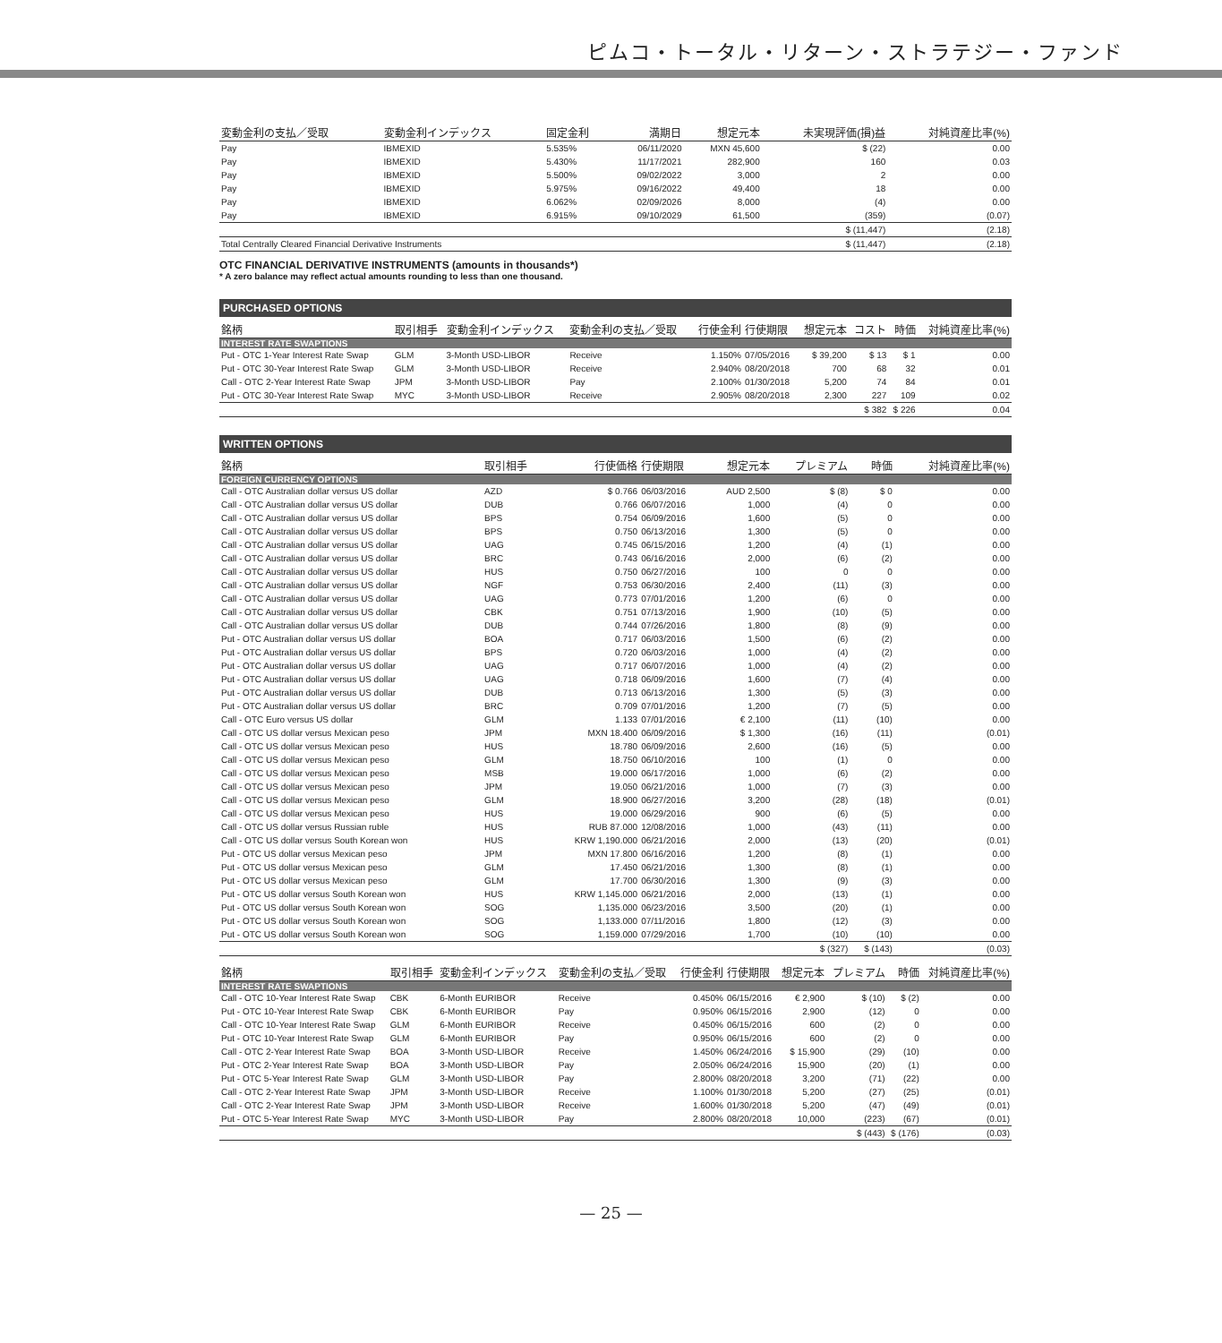ピムコ・トータル・リターン・ストラテジー・ファンド
| 変動金利の支払／受取 | 変動金利インデックス | 固定金利 | 満期日 | 想定元本 | 未実現評価(損)益 | 対純資産比率(%) |
| --- | --- | --- | --- | --- | --- | --- |
| Pay | IBMEXID | 5.535% | 06/11/2020 | MXN 45,600 | $ (22) | 0.00 |
| Pay | IBMEXID | 5.430% | 11/17/2021 | 282,900 | 160 | 0.03 |
| Pay | IBMEXID | 5.500% | 09/02/2022 | 3,000 | 2 | 0.00 |
| Pay | IBMEXID | 5.975% | 09/16/2022 | 49,400 | 18 | 0.00 |
| Pay | IBMEXID | 6.062% | 02/09/2026 | 8,000 | (4) | 0.00 |
| Pay | IBMEXID | 6.915% | 09/10/2029 | 61,500 | (359) | (0.07) |
| | | | | | $ (11,447) | (2.18) |
| Total Centrally Cleared Financial Derivative Instruments | | | | | $ (11,447) | (2.18) |
OTC FINANCIAL DERIVATIVE INSTRUMENTS (amounts in thousands*)
* A zero balance may reflect actual amounts rounding to less than one thousand.
PURCHASED OPTIONS
| 銘柄 | 取引相手 | 変動金利インデックス | 変動金利の支払／受取 | 行使金利 | 行使期限 | 想定元本 | コスト | 時価 | 対純資産比率(%) |
| --- | --- | --- | --- | --- | --- | --- | --- | --- | --- |
| INTEREST RATE SWAPTIONS | | | | | | | | | |
| Put - OTC 1-Year Interest Rate Swap | GLM | 3-Month USD-LIBOR | Receive | 1.150% | 07/05/2016 | $ 39,200 | $ 13 | $ 1 | 0.00 |
| Put - OTC 30-Year Interest Rate Swap | GLM | 3-Month USD-LIBOR | Receive | 2.940% | 08/20/2018 | 700 | 68 | 32 | 0.01 |
| Call - OTC 2-Year Interest Rate Swap | JPM | 3-Month USD-LIBOR | Pay | 2.100% | 01/30/2018 | 5,200 | 74 | 84 | 0.01 |
| Put - OTC 30-Year Interest Rate Swap | MYC | 3-Month USD-LIBOR | Receive | 2.905% | 08/20/2018 | 2,300 | 227 | 109 | 0.02 |
| | | | | | | | $ 382 | $ 226 | 0.04 |
WRITTEN OPTIONS
| 銘柄 | 取引相手 | 行使価格 | 行使期限 | 想定元本 | プレミアム | 時価 | 対純資産比率(%) |
| --- | --- | --- | --- | --- | --- | --- | --- |
| FOREIGN CURRENCY OPTIONS | | | | | | | |
| Call - OTC Australian dollar versus US dollar | AZD | $ 0.766 | 06/03/2016 | AUD 2,500 | $ (8) | $ 0 | 0.00 |
| Call - OTC Australian dollar versus US dollar | DUB | 0.766 | 06/07/2016 | 1,000 | (4) | 0 | 0.00 |
| Call - OTC Australian dollar versus US dollar | BPS | 0.754 | 06/09/2016 | 1,600 | (5) | 0 | 0.00 |
| Call - OTC Australian dollar versus US dollar | BPS | 0.750 | 06/13/2016 | 1,300 | (5) | 0 | 0.00 |
| Call - OTC Australian dollar versus US dollar | UAG | 0.745 | 06/15/2016 | 1,200 | (4) | (1) | 0.00 |
| Call - OTC Australian dollar versus US dollar | BRC | 0.743 | 06/16/2016 | 2,000 | (6) | (2) | 0.00 |
| Call - OTC Australian dollar versus US dollar | HUS | 0.750 | 06/27/2016 | 100 | 0 | 0 | 0.00 |
| Call - OTC Australian dollar versus US dollar | NGF | 0.753 | 06/30/2016 | 2,400 | (11) | (3) | 0.00 |
| Call - OTC Australian dollar versus US dollar | UAG | 0.773 | 07/01/2016 | 1,200 | (6) | 0 | 0.00 |
| Call - OTC Australian dollar versus US dollar | CBK | 0.751 | 07/13/2016 | 1,900 | (10) | (5) | 0.00 |
| Call - OTC Australian dollar versus US dollar | DUB | 0.744 | 07/26/2016 | 1,800 | (8) | (9) | 0.00 |
| Put - OTC Australian dollar versus US dollar | BOA | 0.717 | 06/03/2016 | 1,500 | (6) | (2) | 0.00 |
| Put - OTC Australian dollar versus US dollar | BPS | 0.720 | 06/03/2016 | 1,000 | (4) | (2) | 0.00 |
| Put - OTC Australian dollar versus US dollar | UAG | 0.717 | 06/07/2016 | 1,000 | (4) | (2) | 0.00 |
| Put - OTC Australian dollar versus US dollar | UAG | 0.718 | 06/09/2016 | 1,600 | (7) | (4) | 0.00 |
| Put - OTC Australian dollar versus US dollar | DUB | 0.713 | 06/13/2016 | 1,300 | (5) | (3) | 0.00 |
| Put - OTC Australian dollar versus US dollar | BRC | 0.709 | 07/01/2016 | 1,200 | (7) | (5) | 0.00 |
| Call - OTC Euro versus US dollar | GLM | 1.133 | 07/01/2016 | € 2,100 | (11) | (10) | 0.00 |
| Call - OTC US dollar versus Mexican peso | JPM | MXN 18.400 | 06/09/2016 | $ 1,300 | (16) | (11) | (0.01) |
| Call - OTC US dollar versus Mexican peso | HUS | 18.780 | 06/09/2016 | 2,600 | (16) | (5) | 0.00 |
| Call - OTC US dollar versus Mexican peso | GLM | 18.750 | 06/10/2016 | 100 | (1) | 0 | 0.00 |
| Call - OTC US dollar versus Mexican peso | MSB | 19.000 | 06/17/2016 | 1,000 | (6) | (2) | 0.00 |
| Call - OTC US dollar versus Mexican peso | JPM | 19.050 | 06/21/2016 | 1,000 | (7) | (3) | 0.00 |
| Call - OTC US dollar versus Mexican peso | GLM | 18.900 | 06/27/2016 | 3,200 | (28) | (18) | (0.01) |
| Call - OTC US dollar versus Mexican peso | HUS | 19.000 | 06/29/2016 | 900 | (6) | (5) | 0.00 |
| Call - OTC US dollar versus Russian ruble | HUS | RUB 87.000 | 12/08/2016 | 1,000 | (43) | (11) | 0.00 |
| Call - OTC US dollar versus South Korean won | HUS | KRW 1,190.000 | 06/21/2016 | 2,000 | (13) | (20) | (0.01) |
| Put - OTC US dollar versus Mexican peso | JPM | MXN 17.800 | 06/16/2016 | 1,200 | (8) | (1) | 0.00 |
| Put - OTC US dollar versus Mexican peso | GLM | 17.450 | 06/21/2016 | 1,300 | (8) | (1) | 0.00 |
| Put - OTC US dollar versus Mexican peso | GLM | 17.700 | 06/30/2016 | 1,300 | (9) | (3) | 0.00 |
| Put - OTC US dollar versus South Korean won | HUS | KRW 1,145.000 | 06/21/2016 | 2,000 | (13) | (1) | 0.00 |
| Put - OTC US dollar versus South Korean won | SOG | 1,135.000 | 06/23/2016 | 3,500 | (20) | (1) | 0.00 |
| Put - OTC US dollar versus South Korean won | SOG | 1,133.000 | 07/11/2016 | 1,800 | (12) | (3) | 0.00 |
| Put - OTC US dollar versus South Korean won | SOG | 1,159.000 | 07/29/2016 | 1,700 | (10) | (10) | 0.00 |
| | | | | | $ (327) | $ (143) | (0.03) |
| 銘柄 | 取引相手 | 変動金利インデックス | 変動金利の支払／受取 | 行使金利 | 行使期限 | 想定元本 | プレミアム | 時価 | 対純資産比率(%) |
| --- | --- | --- | --- | --- | --- | --- | --- | --- | --- |
| INTEREST RATE SWAPTIONS | | | | | | | | | |
| Call - OTC 10-Year Interest Rate Swap | CBK | 6-Month EURIBOR | Receive | 0.450% | 06/15/2016 | € 2,900 | $ (10) | $ (2) | 0.00 |
| Put - OTC 10-Year Interest Rate Swap | CBK | 6-Month EURIBOR | Pay | 0.950% | 06/15/2016 | 2,900 | (12) | 0 | 0.00 |
| Call - OTC 10-Year Interest Rate Swap | GLM | 6-Month EURIBOR | Receive | 0.450% | 06/15/2016 | 600 | (2) | 0 | 0.00 |
| Put - OTC 10-Year Interest Rate Swap | GLM | 6-Month EURIBOR | Pay | 0.950% | 06/15/2016 | 600 | (2) | 0 | 0.00 |
| Call - OTC 2-Year Interest Rate Swap | BOA | 3-Month USD-LIBOR | Receive | 1.450% | 06/24/2016 | $ 15,900 | (29) | (10) | 0.00 |
| Put - OTC 2-Year Interest Rate Swap | BOA | 3-Month USD-LIBOR | Pay | 2.050% | 06/24/2016 | 15,900 | (20) | (1) | 0.00 |
| Put - OTC 5-Year Interest Rate Swap | GLM | 3-Month USD-LIBOR | Pay | 2.800% | 08/20/2018 | 3,200 | (71) | (22) | 0.00 |
| Call - OTC 2-Year Interest Rate Swap | JPM | 3-Month USD-LIBOR | Receive | 1.100% | 01/30/2018 | 5,200 | (27) | (25) | (0.01) |
| Call - OTC 2-Year Interest Rate Swap | JPM | 3-Month USD-LIBOR | Receive | 1.600% | 01/30/2018 | 5,200 | (47) | (49) | (0.01) |
| Put - OTC 5-Year Interest Rate Swap | MYC | 3-Month USD-LIBOR | Pay | 2.800% | 08/20/2018 | 10,000 | (223) | (67) | (0.01) |
| | | | | | | | $ (443) | $ (176) | (0.03) |
— 25 —